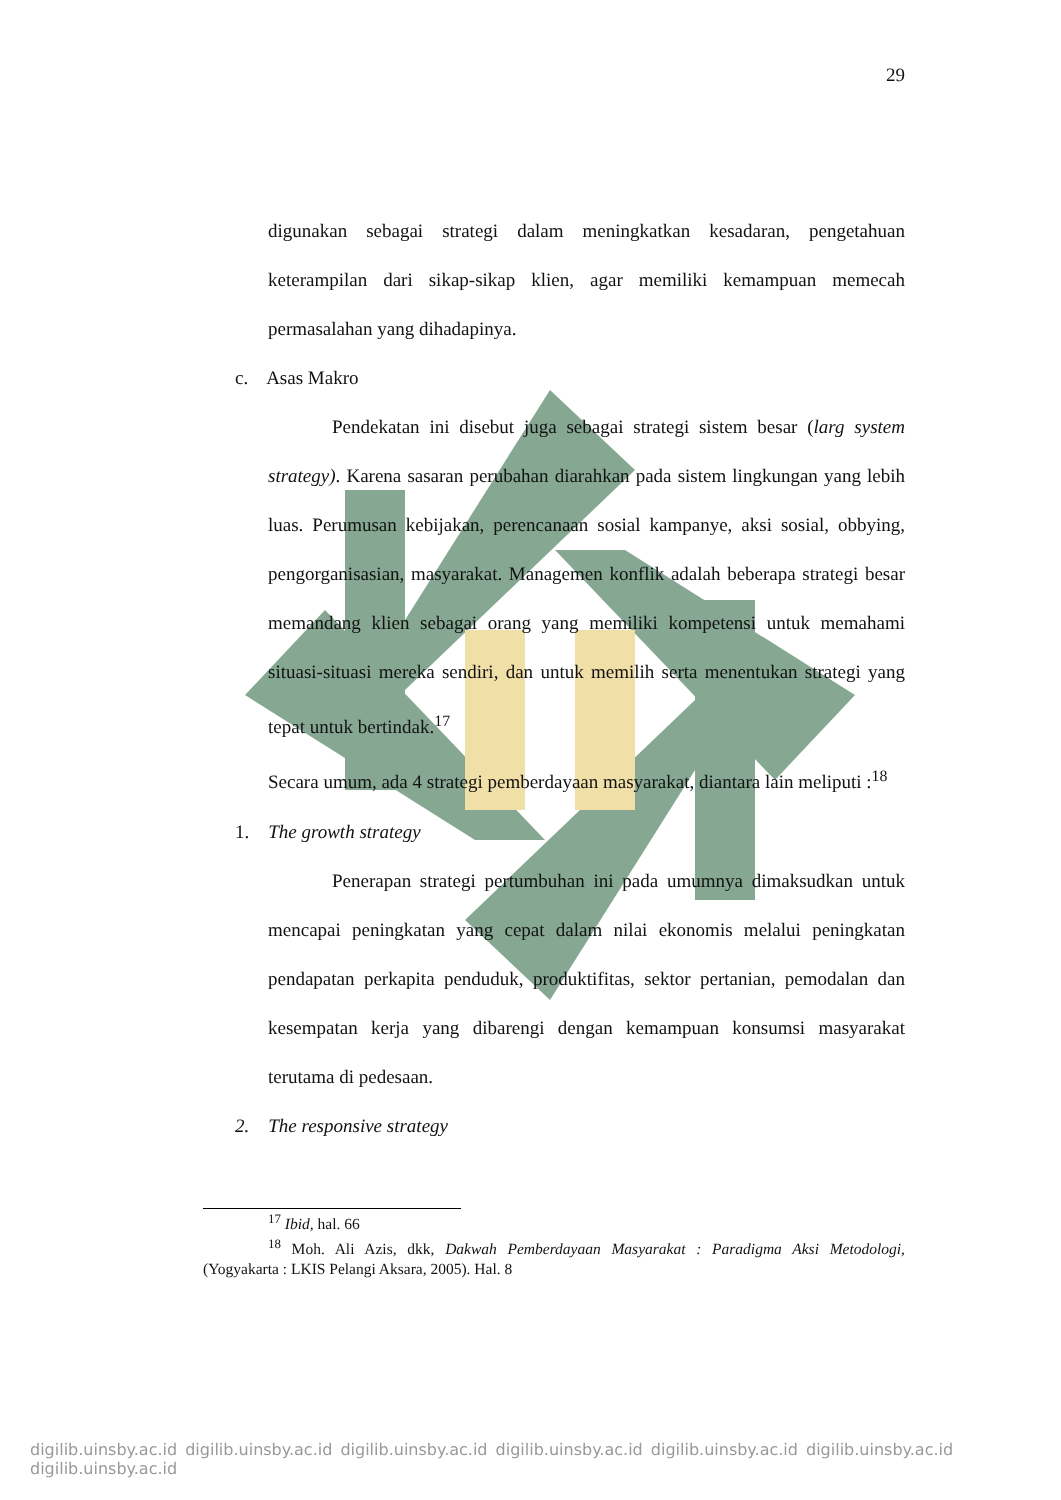29
digunakan sebagai strategi dalam meningkatkan kesadaran, pengetahuan keterampilan dari sikap-sikap klien, agar memiliki kemampuan memecah permasalahan yang dihadapinya.
c. Asas Makro
Pendekatan ini disebut juga sebagai strategi sistem besar (larg system strategy). Karena sasaran perubahan diarahkan pada sistem lingkungan yang lebih luas. Perumusan kebijakan, perencanaan sosial kampanye, aksi sosial, obbying, pengorganisasian, masyarakat. Managemen konflik adalah beberapa strategi besar memandang klien sebagai orang yang memiliki kompetensi untuk memahami situasi-situasi mereka sendiri, dan untuk memilih serta menentukan strategi yang tepat untuk bertindak.<sup>17</sup>
Secara umum, ada 4 strategi pemberdayaan masyarakat, diantara lain meliputi :<sup>18</sup>
1. The growth strategy
Penerapan strategi pertumbuhan ini pada umumnya dimaksudkan untuk mencapai peningkatan yang cepat dalam nilai ekonomis melalui peningkatan pendapatan perkapita penduduk, produktifitas, sektor pertanian, pemodalan dan kesempatan kerja yang dibarengi dengan kemampuan konsumsi masyarakat terutama di pedesaan.
2. The responsive strategy
<sup>17</sup> Ibid, hal. 66
<sup>18</sup> Moh. Ali Azis, dkk, Dakwah Pemberdayaan Masyarakat : Paradigma Aksi Metodologi, (Yogyakarta : LKIS Pelangi Aksara, 2005). Hal. 8
digilib.uinsby.ac.id digilib.uinsby.ac.id digilib.uinsby.ac.id digilib.uinsby.ac.id digilib.uinsby.ac.id digilib.uinsby.ac.id digilib.uinsby.ac.id